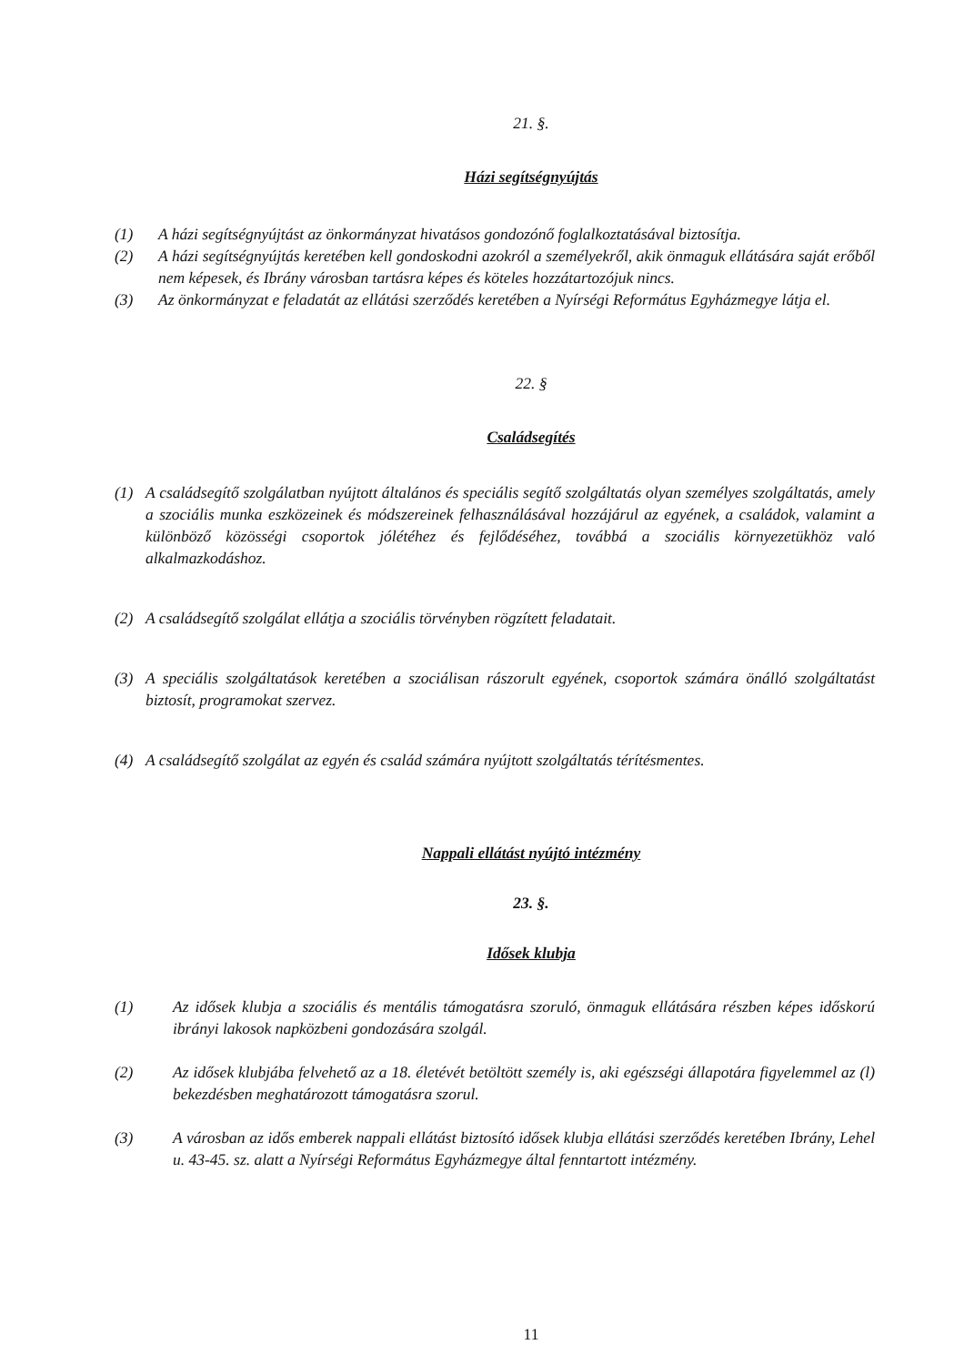21. §.
Házi segítségnyújtás
(1) A házi segítségnyújtást az önkormányzat hivatásos gondozónő foglalkoztatásával biztosítja.
(2) A házi segítségnyújtás keretében kell gondoskodni azokról a személyekről, akik önmaguk ellátására saját erőből nem képesek, és Ibrány városban tartásra képes és köteles hozzátartozójuk nincs.
(3) Az önkormányzat e feladatát az ellátási szerződés keretében a Nyírségi Református Egyházmegye látja el.
22. §
Családsegítés
(1) A családsegítő szolgálatban nyújtott általános és speciális segítő szolgáltatás olyan személyes szolgáltatás, amely a szociális munka eszközeinek és módszereinek felhasználásával hozzájárul az egyének, a családok, valamint a különböző közösségi csoportok jólétéhez és fejlődéséhez, továbbá a szociális környezetükhöz való alkalmazkodáshoz.
(2) A családsegítő szolgálat ellátja a szociális törvényben rögzített feladatait.
(3) A speciális szolgáltatások keretében a szociálisan rászorult egyének, csoportok számára önálló szolgáltatást biztosít, programokat szervez.
(4) A családsegítő szolgálat az egyén és család számára nyújtott szolgáltatás térítésmentes.
Nappali ellátást nyújtó intézmény
23. §.
Idősek klubja
(1) Az idősek klubja a szociális és mentális támogatásra szoruló, önmaguk ellátására részben képes időskorú ibrányi lakosok napközbeni gondozására szolgál.
(2) Az idősek klubjába felvehető az a 18. életévét betöltött személy is, aki egészségi állapotára figyelemmel az (l) bekezdésben meghatározott támogatásra szorul.
(3) A városban az idős emberek nappali ellátást biztosító idősek klubja ellátási szerződés keretében Ibrány, Lehel u. 43-45. sz. alatt a Nyírségi Református Egyházmegye által fenntartott intézmény.
11